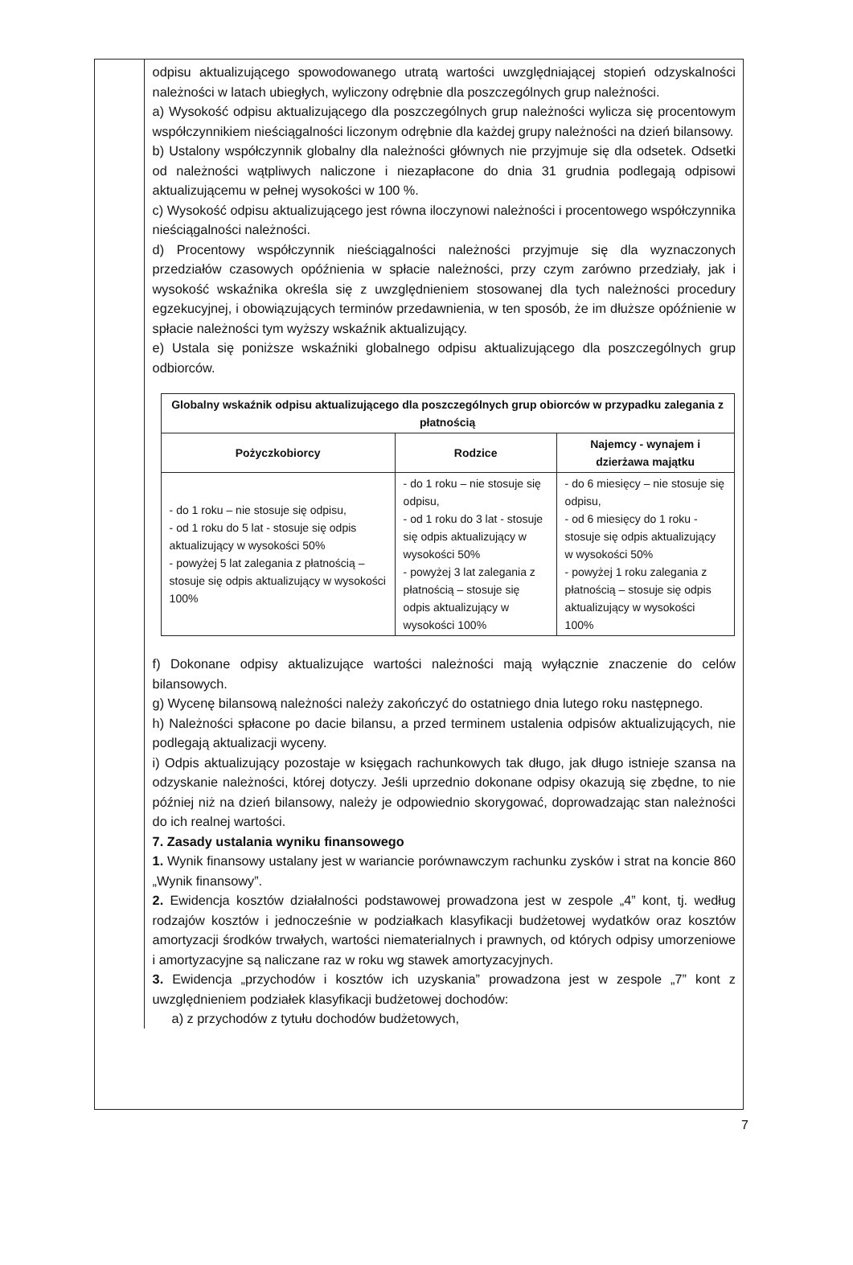odpisu aktualizującego spowodowanego utratą wartości uwzględniającej stopień odzyskalności należności w latach ubiegłych, wyliczony odrębnie dla poszczególnych grup należności.
a) Wysokość odpisu aktualizującego dla poszczególnych grup należności wylicza się procentowym współczynnikiem nieściągalności liczonym odrębnie dla każdej grupy należności na dzień bilansowy.
b) Ustalony współczynnik globalny dla należności głównych nie przyjmuje się dla odsetek. Odsetki od należności wątpliwych naliczone i niezapłacone do dnia 31 grudnia podlegają odpisowi aktualizującemu w pełnej wysokości w 100 %.
c) Wysokość odpisu aktualizującego jest równa iloczynowi należności i procentowego współczynnika nieściągalności należności.
d) Procentowy współczynnik nieściągalności należności przyjmuje się dla wyznaczonych przedziałów czasowych opóźnienia w spłacie należności, przy czym zarówno przedziały, jak i wysokość wskaźnika określa się z uwzględnieniem stosowanej dla tych należności procedury egzekucyjnej, i obowiązujących terminów przedawnienia, w ten sposób, że im dłuższe opóźnienie w spłacie należności tym wyższy wskaźnik aktualizujący.
e) Ustala się poniższe wskaźniki globalnego odpisu aktualizującego dla poszczególnych grup odbiorców.
| Globalny wskaźnik odpisu aktualizującego dla poszczególnych grup obiorców w przypadku zalegania z płatnością | | |
| --- | --- | --- |
| Pożyczkobiorcy | Rodzice | Najemcy - wynajem i dzierżawa majątku |
| - do 1 roku – nie stosuje się odpisu, - od 1 roku do 5 lat - stosuje się odpis aktualizujący w wysokości 50% - powyżej 5 lat zalegania z płatnością – stosuje się odpis aktualizujący w wysokości 100% | - do 1 roku – nie stosuje się odpisu, - od 1 roku do 3 lat - stosuje się odpis aktualizujący w wysokości 50% - powyżej 3 lat zalegania z płatnością – stosuje się odpis aktualizujący w wysokości 100% | - do 6 miesięcy – nie stosuje się odpisu, - od 6 miesięcy do 1 roku - stosuje się odpis aktualizujący w wysokości 50% - powyżej 1 roku zalegania z płatnością – stosuje się odpis aktualizujący w wysokości 100% |
f) Dokonane odpisy aktualizujące wartości należności mają wyłącznie znaczenie do celów bilansowych.
g) Wycenę bilansową należności należy zakończyć do ostatniego dnia lutego roku następnego.
h) Należności spłacone po dacie bilansu, a przed terminem ustalenia odpisów aktualizujących, nie podlegają aktualizacji wyceny.
i) Odpis aktualizujący pozostaje w księgach rachunkowych tak długo, jak długo istnieje szansa na odzyskanie należności, której dotyczy. Jeśli uprzednio dokonane odpisy okazują się zbędne, to nie później niż na dzień bilansowy, należy je odpowiednio skorygować, doprowadzając stan należności do ich realnej wartości.
7. Zasady ustalania wyniku finansowego
1. Wynik finansowy ustalany jest w wariancie porównawczym rachunku zysków i strat na koncie 860 „Wynik finansowy”.
2. Ewidencja kosztów działalności podstawowej prowadzona jest w zespole „4” kont, tj. według rodzajów kosztów i jednocześnie w podziałkach klasyfikacji budżetowej wydatków oraz kosztów amortyzacji środków trwałych, wartości niematerialnych i prawnych, od których odpisy umorzeniowe i amortyzacyjne są naliczane raz w roku wg stawek amortyzacyjnych.
3. Ewidencja „przychodów i kosztów ich uzyskania” prowadzona jest w zespole „7” kont z uwzględnieniem podziałek klasyfikacji budżetowej dochodów:
a) z przychodów z tytułu dochodów budżetowych,
7